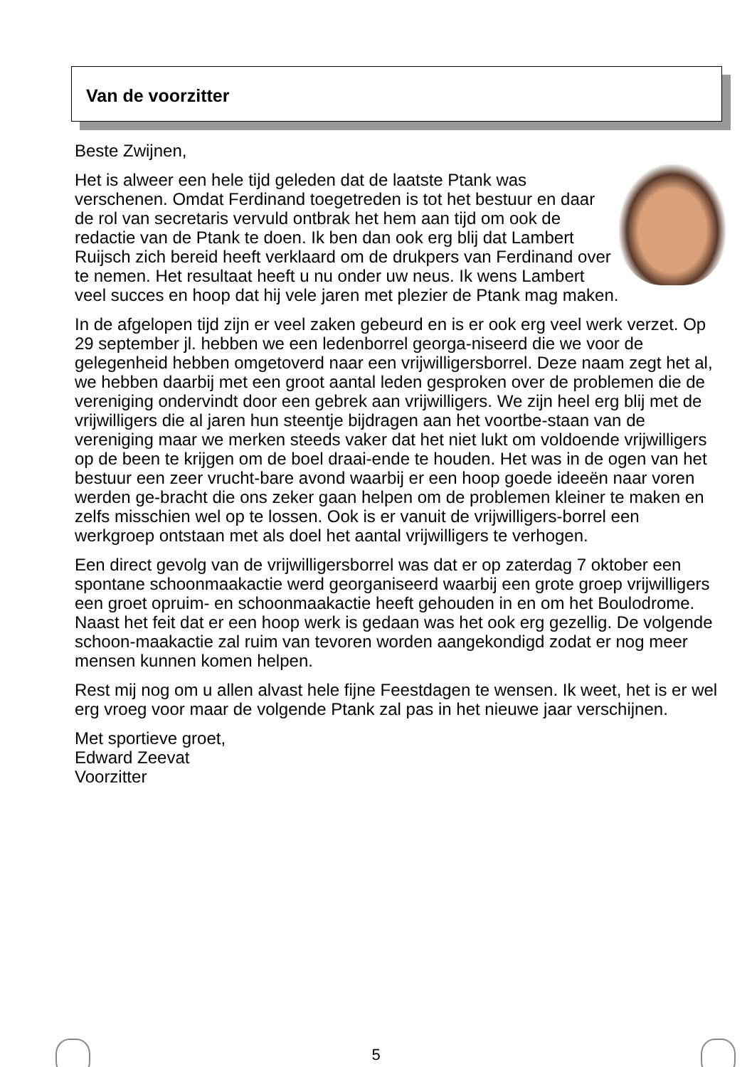Van de voorzitter
Beste Zwijnen,
Het is alweer een hele tijd geleden dat de laatste Ptank was verschenen. Omdat Ferdinand toegetreden is tot het bestuur en daar de rol van secretaris vervuld ontbrak het hem aan tijd om ook de redactie van de Ptank te doen. Ik ben dan ook erg blij dat Lambert Ruijsch zich bereid heeft verklaard om de drukpers van Ferdinand over te nemen. Het resultaat heeft u nu onder uw neus. Ik wens Lambert veel succes en hoop dat hij vele jaren met plezier de Ptank mag maken.
In de afgelopen tijd zijn er veel zaken gebeurd en is er ook erg veel werk verzet. Op 29 september jl. hebben we een ledenborrel georga-niseerd die we voor de gelegenheid hebben omgetoverd naar een vrijwilligersborrel. Deze naam zegt het al, we hebben daarbij met een groot aantal leden gesproken over de problemen die de vereniging ondervindt door een gebrek aan vrijwilligers. We zijn heel erg blij met de vrijwilligers die al jaren hun steentje bijdragen aan het voortbe-staan van de vereniging maar we merken steeds vaker dat het niet lukt om voldoende vrijwilligers op de been te krijgen om de boel draai-ende te houden. Het was in de ogen van het bestuur een zeer vrucht-bare avond waarbij er een hoop goede ideeën naar voren werden ge-bracht die ons zeker gaan helpen om de problemen kleiner te maken en zelfs misschien wel op te lossen. Ook is er vanuit de vrijwilligers-borrel een werkgroep ontstaan met als doel het aantal vrijwilligers te verhogen.
Een direct gevolg van de vrijwilligersborrel was dat er op zaterdag 7 oktober een spontane schoonmaakactie werd georganiseerd waarbij een grote groep vrijwilligers een groet opruim- en schoonmaakactie heeft gehouden in en om het Boulodrome. Naast het feit dat er een hoop werk is gedaan was het ook erg gezellig. De volgende schoon-maakactie zal ruim van tevoren worden aangekondigd zodat er nog meer mensen kunnen komen helpen.
Rest mij nog om u allen alvast hele fijne Feestdagen te wensen. Ik weet, het is er wel erg vroeg voor maar de volgende Ptank zal pas in het nieuwe jaar verschijnen.
Met sportieve groet,
Edward Zeevat
Voorzitter
5